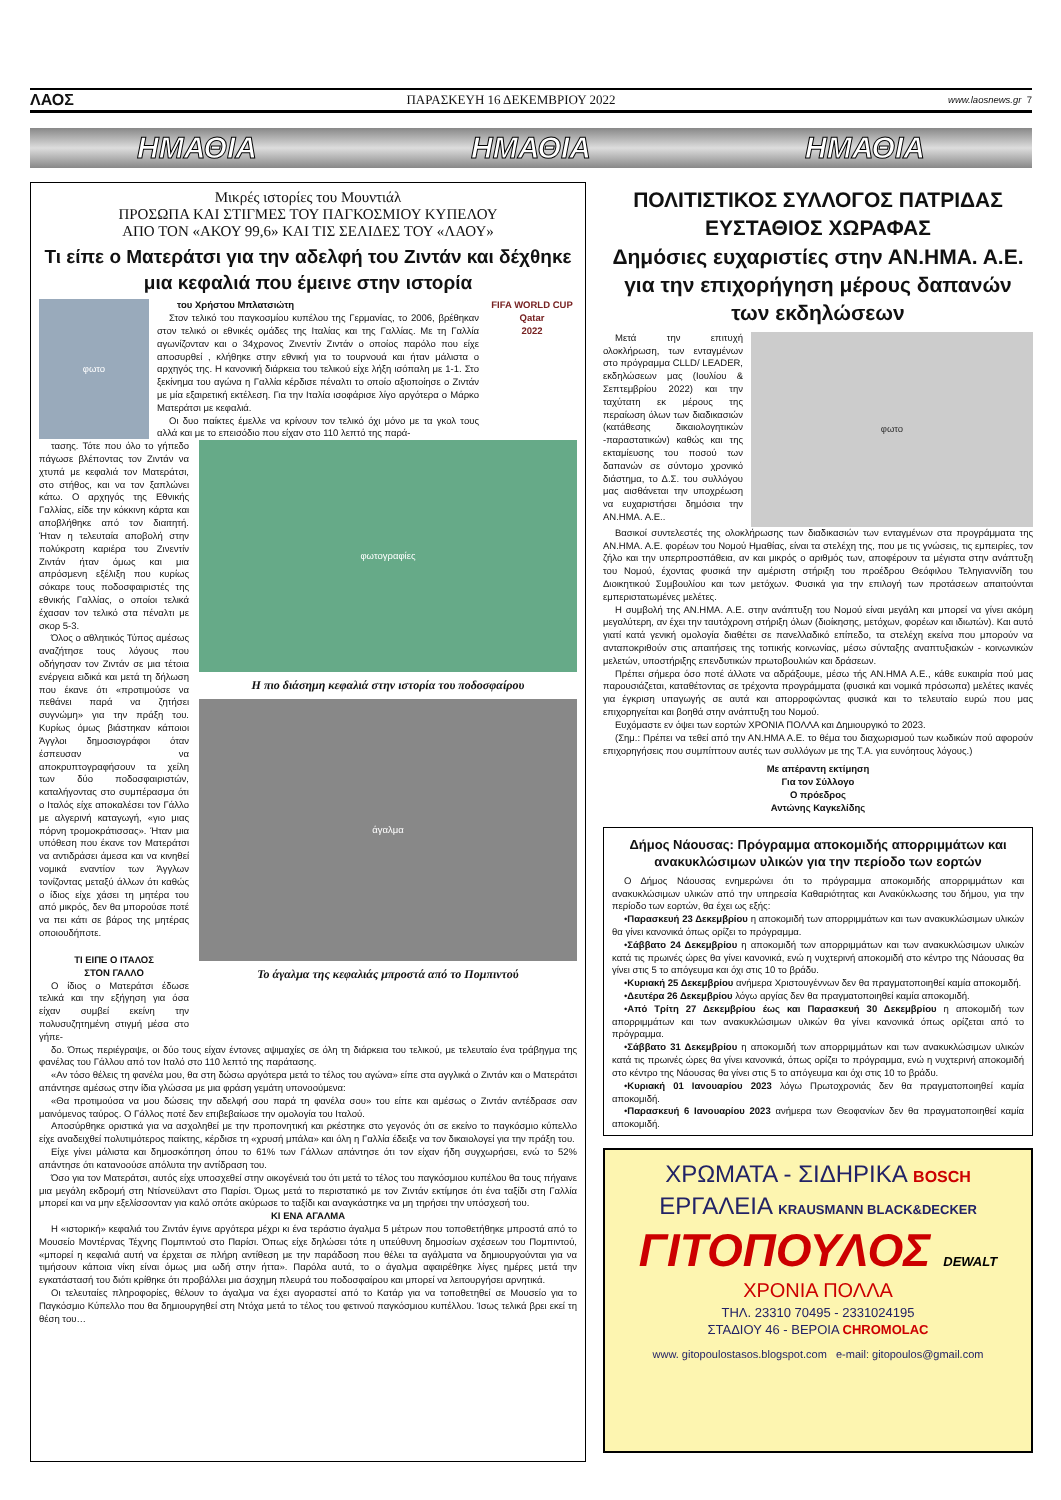ΛΑΟΣ ΠΑΡΑΣΚΕΥΗ 16 ΔΕΚΕΜΒΡΙΟΥ 2022 www.laosnews.gr 7
ΗΜΑΘΙΑ ΗΜΑΘΙΑ ΗΜΑΘΙΑ
Μικρές ιστορίες του Μουντιάλ
ΠΡΟΣΩΠΑ ΚΑΙ ΣΤΙΓΜΕΣ ΤΟΥ ΠΑΓΚΟΣΜΙΟΥ ΚΥΠΕΛΟΥ
ΑΠΟ ΤΟΝ «ΑΚΟΥ 99,6» ΚΑΙ ΤΙΣ ΣΕΛΙΔΕΣ ΤΟΥ «ΛΑΟΥ»
Τι είπε ο Ματεράτσι για την αδελφή του Ζιντάν και δέχθηκε μια κεφαλιά που έμεινε στην ιστορία
φωτο
του Χρήστου Μπλατσιώτη
Στον τελικό του παγκοσμίου κυπέλου της Γερμανίας, το 2006, βρέθηκαν στον τελικό οι εθνικές ομάδες της Ιταλίας και της Γαλλίας. Με τη Γαλλία αγωνίζονταν και ο 34χρονος Ζινεντίν Ζιντάν ο οποίος παρόλο που είχε αποσυρθεί , κλήθηκε στην εθνική για το τουρνουά και ήταν μάλιστα ο αρχηγός της. Η κανονική διάρκεια του τελικού είχε λήξη ισόπαλη με 1-1. Στο ξεκίνημα του αγώνα η Γαλλία κέρδισε πέναλτι το οποίο αξιοποίησε ο Ζιντάν με μία εξαιρετική εκτέλεση. Για την Ιταλία ισοφάρισε λίγο αργότερα ο Μάρκο Ματεράτσι με κεφαλιά.
Οι δυο παίκτες έμελλε να κρίνουν τον τελικό όχι μόνο με τα γκολ τους αλλά και με το επεισόδιο που είχαν στο 110 λεπτό της παρά-
FIFA WORLD CUP
Qatar
2022
τασης. Τότε που όλο το γήπεδο πάγωσε βλέποντας τον Ζιντάν να χτυπά με κεφαλιά τον Ματεράτσι, στο στήθος, και να τον ξαπλώνει κάτω. Ο αρχηγός της Εθνικής Γαλλίας, είδε την κόκκινη κάρτα και αποβλήθηκε από τον διαιτητή. Ήταν η τελευταία αποβολή στην πολύκροτη καριέρα του Ζινεντίν Ζιντάν ήταν όμως και μια απρόσμενη εξέλιξη που κυρίως σόκαρε τους ποδοσφαιριστές της εθνικής Γαλλίας, ο οποίοι τελικά έχασαν τον τελικό στα πέναλτι με σκορ 5-3.
Όλος ο αθλητικός Τύπος αμέσως αναζήτησε τους λόγους που οδήγησαν τον Ζιντάν σε μια τέτοια ενέργεια ειδικά και μετά τη δήλωση που έκανε ότι «προτιμούσε να πεθάνει παρά να ζητήσει συγνώμη» για την πράξη του. Κυρίως όμως βιάστηκαν κάποιοι Άγγλοι δημοσιογράφοι όταν έσπευσαν να αποκρυπτογραφήσουν τα χείλη των δύο ποδοσφαιριστών, καταλήγοντας στο συμπέρασμα ότι ο Ιταλός είχε αποκαλέσει τον Γάλλο με αλγερινή καταγωγή, «γιο μιας πόρνη τρομοκράτισσας». Ήταν μια υπόθεση που έκανε τον Ματεράτσι να αντιδράσει άμεσα και να κινηθεί νομικά εναντίον των Άγγλων τονίζοντας μεταξύ άλλων ότι καθώς ο ίδιος είχε χάσει τη μητέρα του από μικρός, δεν θα μπορούσε ποτέ να πει κάτι σε βάρος της μητέρας οποιουδήποτε.
ΤΙ ΕΙΠΕ Ο ΙΤΑΛΟΣ
ΣΤΟΝ ΓΑΛΛΟ
Ο ίδιος ο Ματεράτσι έδωσε τελικά και την εξήγηση για όσα είχαν συμβεί εκείνη την πολυσυζητημένη στιγμή μέσα στο γήπε-
φωτογραφίες
Η πιο διάσημη κεφαλιά στην ιστορία του ποδοσφαίρου
άγαλμα
Το άγαλμα της κεφαλιάς μπροστά από το Πομπιντού
δο. Όπως περιέγραψε, οι δύο τους είχαν έντονες αψιμαχίες σε όλη τη διάρκεια του τελικού, με τελευταίο ένα τράβηγμα της φανέλας του Γάλλου από τον Ιταλό στο 110 λεπτό της παράτασης.
«Αν τόσο θέλεις τη φανέλα μου, θα στη δώσω αργότερα μετά το τέλος του αγώνα» είπε στα αγγλικά ο Ζιντάν και ο Ματεράτσι απάντησε αμέσως στην ίδια γλώσσα με μια φράση γεμάτη υπονοούμενα:
«Θα προτιμούσα να μου δώσεις την αδελφή σου παρά τη φανέλα σου» του είπε και αμέσως ο Ζιντάν αντέδρασε σαν μαινόμενος ταύρος. Ο Γάλλος ποτέ δεν επιβεβαίωσε την ομολογία του Ιταλού.
Αποσύρθηκε οριστικά για να ασχοληθεί με την προπονητική και ρκέστηκε στο γεγονός ότι σε εκείνο το παγκόσμιο κύπελλο είχε αναδειχθεί πολυτιμότερος παίκτης, κέρδισε τη «χρυσή μπάλα» και όλη η Γαλλία έδειξε να τον δικαιολογεί για την πράξη του.
Είχε γίνει μάλιστα και δημοσκόπηση όπου το 61% των Γάλλων απάντησε ότι τον είχαν ήδη συγχωρήσει, ενώ το 52% απάντησε ότι κατανοούσε απόλυτα την αντίδραση του.
Όσο για τον Ματεράτσι, αυτός είχε υποσχεθεί στην οικογένειά του ότι μετά το τέλος του παγκόσμιου κυπέλου θα τους πήγαινε μια μεγάλη εκδρομή στη Ντίσνεϋλαντ στο Παρίσι. Όμως μετά το περιστατικό με τον Ζιντάν εκτίμησε ότι ένα ταξίδι στη Γαλλία μπορεί και να μην εξελίσσονταν για καλό οπότε ακύρωσε το ταξίδι και αναγκάστηκε να μη τηρήσει την υπόσχεσή του.
ΚΙ ΕΝΑ ΑΓΑΛΜΑ
Η «ιστορική» κεφαλιά του Ζιντάν έγινε αργότερα μέχρι κι ένα τεράστιο άγαλμα 5 μέτρων που τοποθετήθηκε μπροστά από το Μουσείο Μοντέρνας Τέχνης Πομπιντού στο Παρίσι. Όπως είχε δηλώσει τότε η υπεύθυνη δημοσίων σχέσεων του Πομπιντού, «μπορεί η κεφαλιά αυτή να έρχεται σε πλήρη αντίθεση με την παράδοση που θέλει τα αγάλματα να δημιουργούνται για να τιμήσουν κάποια νίκη είναι όμως μια ωδή στην ήττα». Παρόλα αυτά, το ο άγαλμα αφαιρέθηκε λίγες ημέρες μετά την εγκατάστασή του διότι κρίθηκε ότι προβάλλει μια άσχημη πλευρά του ποδοσφαίρου και μπορεί να λειτουργήσει αρνητικά.
Οι τελευταίες πληροφορίες, θέλουν το άγαλμα να έχει αγοραστεί από το Κατάρ για να τοποθετηθεί σε Μουσείο για το Παγκόσμιο Κύπελλο που θα δημιουργηθεί στη Ντόχα μετά το τέλος του φετινού παγκόσμιου κυπέλλου. Ίσως τελικά βρει εκεί τη θέση του…
ΠΟΛΙΤΙΣΤΙΚΟΣ ΣΥΛΛΟΓΟΣ ΠΑΤΡΙΔΑΣ ΕΥΣΤΑΘΙΟΣ ΧΩΡΑΦΑΣ
Δημόσιες ευχαριστίες στην ΑΝ.ΗΜΑ. Α.Ε. για την επιχορήγηση μέρους δαπανών των εκδηλώσεων
Μετά την επιτυχή ολοκλήρωση, των ενταγμένων στο πρόγραμμα CLLD/ LEADER, εκδηλώσεων μας (Ιουλίου & Σεπτεμβρίου 2022) και την ταχύτατη εκ μέρους της περαίωση όλων των διαδικασιών (κατάθεσης δικαιολογητικών -παραστατικών) καθώς και της εκταμίευσης του ποσού των δαπανών σε σύντομο χρονικό διάστημα, το Δ.Σ. του συλλόγου μας αισθάνεται την υποχρέωση να ευχαριστήσει δημόσια την ΑΝ.ΗΜΑ. Α.Ε..
φωτο
Βασικοί συντελεστές της ολοκλήρωσης των διαδικασιών των ενταγμένων στα προγράμματα της ΑΝ.ΗΜΑ. Α.Ε. φορέων του Νομού Ημαθίας, είναι τα στελέχη της, που με τις γνώσεις, τις εμπειρίες, τον ζήλο και την υπερπροσπάθεια, αν και μικρός ο αριθμός των, αποφέρουν τα μέγιστα στην ανάπτυξη του Νομού, έχοντας φυσικά την αμέριστη στήριξη του προέδρου Θεόφιλου Τεληγιαννίδη του Διοικητικού Συμβουλίου και των μετόχων. Φυσικά για την επιλογή των προτάσεων απαιτούνται εμπεριστατωμένες μελέτες.
Η συμβολή της ΑΝ.ΗΜΑ. Α.Ε. στην ανάπτυξη του Νομού είναι μεγάλη και μπορεί να γίνει ακόμη μεγαλύτερη, αν έχει την ταυτόχρονη στήριξη όλων (διοίκησης, μετόχων, φορέων και ιδιωτών). Και αυτό γιατί κατά γενική ομολογία διαθέτει σε πανελλαδικό επίπεδο, τα στελέχη εκείνα που μπορούν να ανταποκριθούν στις απαιτήσεις της τοπικής κοινωνίας, μέσω σύνταξης αναπτυξιακών - κοινωνικών μελετών, υποστήριξης επενδυτικών πρωτοβουλιών και δράσεων.
Πρέπει σήμερα όσο ποτέ άλλοτε να αδράξουμε, μέσω τής ΑΝ.ΗΜΑ Α.Ε., κάθε ευκαιρία πού μας παρουσιάζεται, καταθέτοντας σε τρέχοντα προγράμματα (φυσικά και νομικά πρόσωπα) μελέτες ικανές για έγκριση υπαγωγής σε αυτά και απορροφώντας φυσικά και το τελευταίο ευρώ που μας επιχορηγείται και βοηθά στην ανάπτυξη του Νομού.
Ευχόμαστε εν όψει των εορτών ΧΡΟΝΙΑ ΠΟΛΛΑ και Δημιουργικό το 2023.
(Σημ.: Πρέπει να τεθεί από την ΑΝ.ΗΜΑ Α.Ε. το θέμα του διαχωρισμού των κωδικών πού αφορούν επιχορηγήσεις που συμπίπτουν αυτές των συλλόγων με της Τ.Α. για ευνόητους λόγους.)
Με απέραντη εκτίμηση
Για τον Σύλλογο
Ο πρόεδρος
Αντώνης Καγκελίδης
Δήμος Νάουσας: Πρόγραμμα αποκομιδής απορριμμάτων και ανακυκλώσιμων υλικών για την περίοδο των εορτών
Ο Δήμος Νάουσας ενημερώνει ότι το πρόγραμμα αποκομιδής απορριμμάτων και ανακυκλώσιμων υλικών από την υπηρεσία Καθαριότητας και Ανακύκλωσης του δήμου, για την περίοδο των εορτών, θα έχει ως εξής:
•Παρασκευή 23 Δεκεμβρίου η αποκομιδή των απορριμμάτων και των ανακυκλώσιμων υλικών θα γίνει κανονικά όπως ορίζει το πρόγραμμα.
•Σάββατο 24 Δεκεμβρίου η αποκομιδή των απορριμμάτων και των ανακυκλώσιμων υλικών κατά τις πρωινές ώρες θα γίνει κανονικά, ενώ η νυχτερινή αποκομιδή στο κέντρο της Νάουσας θα γίνει στις 5 το απόγευμα και όχι στις 10 το βράδυ.
•Κυριακή 25 Δεκεμβρίου ανήμερα Χριστουγέννων δεν θα πραγματοποιηθεί καμία αποκομιδή.
•Δευτέρα 26 Δεκεμβρίου λόγω αργίας δεν θα πραγματοποιηθεί καμία αποκομιδή.
•Από Τρίτη 27 Δεκεμβρίου έως και Παρασκευή 30 Δεκεμβρίου η αποκομιδή των απορριμμάτων και των ανακυκλώσιμων υλικών θα γίνει κανονικά όπως ορίζεται από το πρόγραμμα.
•Σάββατο 31 Δεκεμβρίου η αποκομιδή των απορριμμάτων και των ανακυκλώσιμων υλικών κατά τις πρωινές ώρες θα γίνει κανονικά, όπως ορίζει το πρόγραμμα, ενώ η νυχτερινή αποκομιδή στο κέντρο της Νάουσας θα γίνει στις 5 το απόγευμα και όχι στις 10 το βράδυ.
•Κυριακή 01 Ιανουαρίου 2023 λόγω Πρωτοχρονιάς δεν θα πραγματοποιηθεί καμία αποκομιδή.
•Παρασκευή 6 Ιανουαρίου 2023 ανήμερα των Θεοφανίων δεν θα πραγματοποιηθεί καμία αποκομιδή.
ΧΡΩΜΑΤΑ - ΣΙΔΗΡΙΚΑ BOSCH
ΕΡΓΑΛΕΙΑ KRAUSMANN BLACK&DECKER
ΓΙΤΟΠΟΥΛΟΣ DEWALT
ΧΡΟΝΙΑ ΠΟΛΛΑ
ΤΗΛ. 23310 70495 - 2331024195
ΣΤΑΔΙΟΥ 46 - ΒΕΡΟΙΑ CHROMOLAC
www. gitopoulostasos.blogspot.com e-mail: gitopoulos@gmail.com